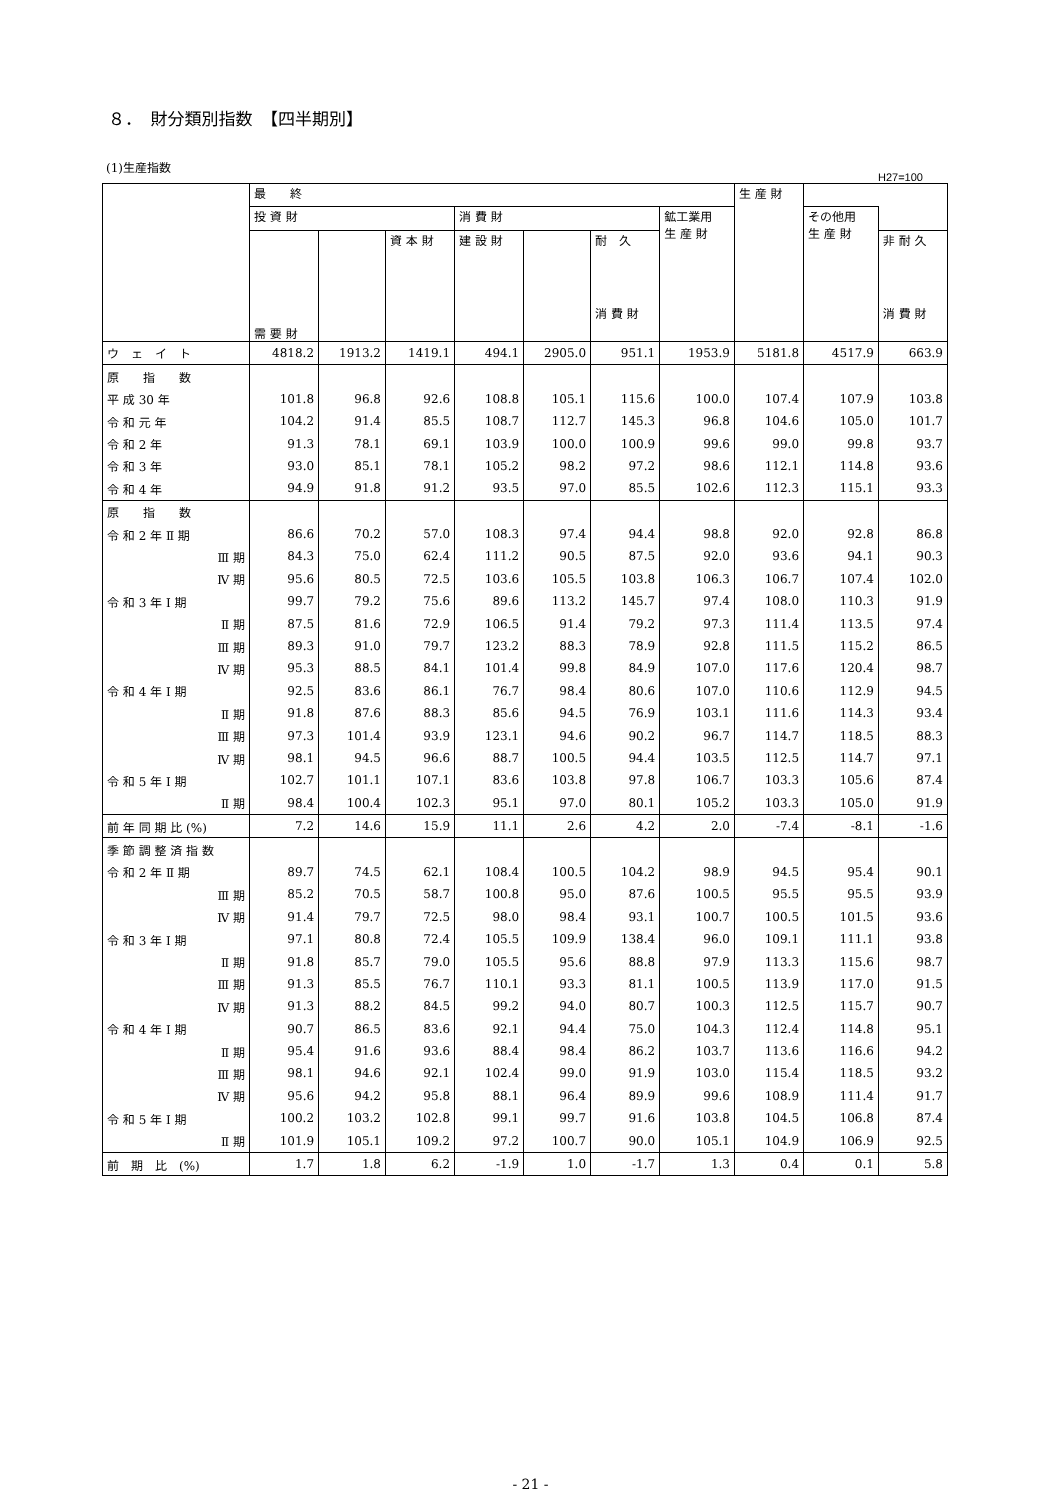８．　財分類別指数　【四半期別】
(1)生産指数
H27=100
| | 最 終 | | | | | | | 生 産 財 | | |
| --- | --- | --- | --- | --- | --- | --- | --- | --- | --- | --- |
| | 投 資 財 | | | 消 費 財 | | | 鉱工業用 生 産 財 | | その他用 生 産 財 | |
| | 需 要 財 | | 資 本 財 | 建 設 財 | | 耐 久 消 費 財 | | | | 非 耐 久 消 費 財 |
| ウ ェ イ ト | 4818.2 | 1913.2 | 1419.1 | 494.1 | 2905.0 | 951.1 | 1953.9 | 5181.8 | 4517.9 | 663.9 |
| 原 指 数 | | | | | | | | | | |
| 平 成 30 年 | 101.8 | 96.8 | 92.6 | 108.8 | 105.1 | 115.6 | 100.0 | 107.4 | 107.9 | 103.8 |
| 令 和 元 年 | 104.2 | 91.4 | 85.5 | 108.7 | 112.7 | 145.3 | 96.8 | 104.6 | 105.0 | 101.7 |
| 令 和 2 年 | 91.3 | 78.1 | 69.1 | 103.9 | 100.0 | 100.9 | 99.6 | 99.0 | 99.8 | 93.7 |
| 令 和 3 年 | 93.0 | 85.1 | 78.1 | 105.2 | 98.2 | 97.2 | 98.6 | 112.1 | 114.8 | 93.6 |
| 令 和 4 年 | 94.9 | 91.8 | 91.2 | 93.5 | 97.0 | 85.5 | 102.6 | 112.3 | 115.1 | 93.3 |
| 原 指 数 | | | | | | | | | | |
| 令 和 2 年 Ⅱ 期 | 86.6 | 70.2 | 57.0 | 108.3 | 97.4 | 94.4 | 98.8 | 92.0 | 92.8 | 86.8 |
| Ⅲ 期 | 84.3 | 75.0 | 62.4 | 111.2 | 90.5 | 87.5 | 92.0 | 93.6 | 94.1 | 90.3 |
| Ⅳ 期 | 95.6 | 80.5 | 72.5 | 103.6 | 105.5 | 103.8 | 106.3 | 106.7 | 107.4 | 102.0 |
| 令 和 3 年 Ⅰ 期 | 99.7 | 79.2 | 75.6 | 89.6 | 113.2 | 145.7 | 97.4 | 108.0 | 110.3 | 91.9 |
| Ⅱ 期 | 87.5 | 81.6 | 72.9 | 106.5 | 91.4 | 79.2 | 97.3 | 111.4 | 113.5 | 97.4 |
| Ⅲ 期 | 89.3 | 91.0 | 79.7 | 123.2 | 88.3 | 78.9 | 92.8 | 111.5 | 115.2 | 86.5 |
| Ⅳ 期 | 95.3 | 88.5 | 84.1 | 101.4 | 99.8 | 84.9 | 107.0 | 117.6 | 120.4 | 98.7 |
| 令 和 4 年 Ⅰ 期 | 92.5 | 83.6 | 86.1 | 76.7 | 98.4 | 80.6 | 107.0 | 110.6 | 112.9 | 94.5 |
| Ⅱ 期 | 91.8 | 87.6 | 88.3 | 85.6 | 94.5 | 76.9 | 103.1 | 111.6 | 114.3 | 93.4 |
| Ⅲ 期 | 97.3 | 101.4 | 93.9 | 123.1 | 94.6 | 90.2 | 96.7 | 114.7 | 118.5 | 88.3 |
| Ⅳ 期 | 98.1 | 94.5 | 96.6 | 88.7 | 100.5 | 94.4 | 103.5 | 112.5 | 114.7 | 97.1 |
| 令 和 5 年 Ⅰ 期 | 102.7 | 101.1 | 107.1 | 83.6 | 103.8 | 97.8 | 106.7 | 103.3 | 105.6 | 87.4 |
| Ⅱ 期 | 98.4 | 100.4 | 102.3 | 95.1 | 97.0 | 80.1 | 105.2 | 103.3 | 105.0 | 91.9 |
| 前 年 同 期 比 (%) | 7.2 | 14.6 | 15.9 | 11.1 | 2.6 | 4.2 | 2.0 | -7.4 | -8.1 | -1.6 |
| 季 節 調 整 済 指 数 | | | | | | | | | | |
| 令 和 2 年 Ⅱ 期 | 89.7 | 74.5 | 62.1 | 108.4 | 100.5 | 104.2 | 98.9 | 94.5 | 95.4 | 90.1 |
| Ⅲ 期 | 85.2 | 70.5 | 58.7 | 100.8 | 95.0 | 87.6 | 100.5 | 95.5 | 95.5 | 93.9 |
| Ⅳ 期 | 91.4 | 79.7 | 72.5 | 98.0 | 98.4 | 93.1 | 100.7 | 100.5 | 101.5 | 93.6 |
| 令 和 3 年 Ⅰ 期 | 97.1 | 80.8 | 72.4 | 105.5 | 109.9 | 138.4 | 96.0 | 109.1 | 111.1 | 93.8 |
| Ⅱ 期 | 91.8 | 85.7 | 79.0 | 105.5 | 95.6 | 88.8 | 97.9 | 113.3 | 115.6 | 98.7 |
| Ⅲ 期 | 91.3 | 85.5 | 76.7 | 110.1 | 93.3 | 81.1 | 100.5 | 113.9 | 117.0 | 91.5 |
| Ⅳ 期 | 91.3 | 88.2 | 84.5 | 99.2 | 94.0 | 80.7 | 100.3 | 112.5 | 115.7 | 90.7 |
| 令 和 4 年 Ⅰ 期 | 90.7 | 86.5 | 83.6 | 92.1 | 94.4 | 75.0 | 104.3 | 112.4 | 114.8 | 95.1 |
| Ⅱ 期 | 95.4 | 91.6 | 93.6 | 88.4 | 98.4 | 86.2 | 103.7 | 113.6 | 116.6 | 94.2 |
| Ⅲ 期 | 98.1 | 94.6 | 92.1 | 102.4 | 99.0 | 91.9 | 103.0 | 115.4 | 118.5 | 93.2 |
| Ⅳ 期 | 95.6 | 94.2 | 95.8 | 88.1 | 96.4 | 89.9 | 99.6 | 108.9 | 111.4 | 91.7 |
| 令 和 5 年 Ⅰ 期 | 100.2 | 103.2 | 102.8 | 99.1 | 99.7 | 91.6 | 103.8 | 104.5 | 106.8 | 87.4 |
| Ⅱ 期 | 101.9 | 105.1 | 109.2 | 97.2 | 100.7 | 90.0 | 105.1 | 104.9 | 106.9 | 92.5 |
| 前 期 比 (%) | 1.7 | 1.8 | 6.2 | -1.9 | 1.0 | -1.7 | 1.3 | 0.4 | 0.1 | 5.8 |
- 21 -